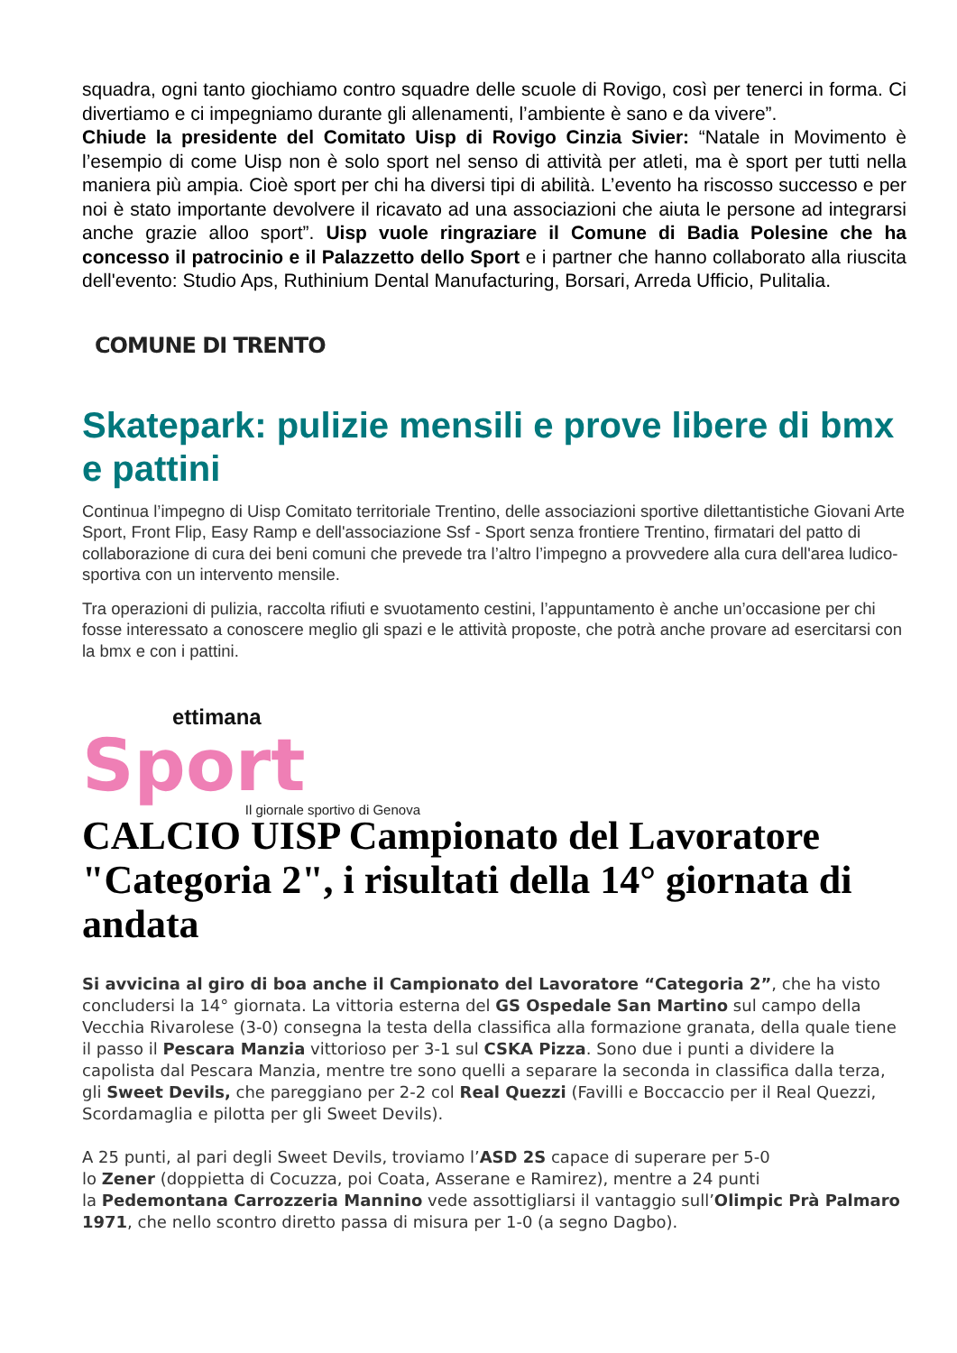squadra, ogni tanto giochiamo contro squadre delle scuole di Rovigo, così per tenerci in forma. Ci divertiamo e ci impegniamo durante gli allenamenti, l’ambiente è sano e da vivere”.
Chiude la presidente del Comitato Uisp di Rovigo Cinzia Sivier: “Natale in Movimento è l’esempio di come Uisp non è solo sport nel senso di attività per atleti, ma è sport per tutti nella maniera più ampia. Cioè sport per chi ha diversi tipi di abilità. L’evento ha riscosso successo e per noi è stato importante devolvere il ricavato ad una associazioni che aiuta le persone ad integrarsi anche grazie alloo sport”. Uisp vuole ringraziare il Comune di Badia Polesine che ha concesso il patrocinio e il Palazzetto dello Sport e i partner che hanno collaborato alla riuscita dell'evento: Studio Aps, Ruthinium Dental Manufacturing, Borsari, Arreda Ufficio, Pulitalia.
COMUNE DI TRENTO
Skatepark: pulizie mensili e prove libere di bmx e pattini
Continua l’impegno di Uisp Comitato territoriale Trentino, delle associazioni sportive dilettantistiche Giovani Arte Sport, Front Flip, Easy Ramp e dell'associazione Ssf - Sport senza frontiere Trentino, firmatari del patto di collaborazione di cura dei beni comuni che prevede tra l’altro l’impegno a provvedere alla cura dell'area ludico-sportiva con un intervento mensile.
Tra operazioni di pulizia, raccolta rifiuti e svuotamento cestini, l’appuntamento è anche un’occasione per chi fosse interessato a conoscere meglio gli spazi e le attività proposte, che potrà anche provare ad esercitarsi con la bmx e con i pattini.
ettimana
Sport
Il giornale sportivo di Genova
CALCIO UISP Campionato del Lavoratore "Categoria 2", i risultati della 14° giornata di andata
Si avvicina al giro di boa anche il Campionato del Lavoratore “Categoria 2”, che ha visto concludersi la 14° giornata. La vittoria esterna del GS Ospedale San Martino sul campo della Vecchia Rivarolese (3-0) consegna la testa della classifica alla formazione granata, della quale tiene il passo il Pescara Manzia vittorioso per 3-1 sul CSKA Pizza. Sono due i punti a dividere la capolista dal Pescara Manzia, mentre tre sono quelli a separare la seconda in classifica dalla terza, gli Sweet Devils, che pareggiano per 2-2 col Real Quezzi (Favilli e Boccaccio per il Real Quezzi, Scordamaglia e pilotta per gli Sweet Devils).
A 25 punti, al pari degli Sweet Devils, troviamo l’ASD 2S capace di superare per 5-0
lo Zener (doppietta di Cocuzza, poi Coata, Asserane e Ramirez), mentre a 24 punti
la Pedemontana Carrozzeria Mannino vede assottigliarsi il vantaggio sull’Olimpic Prà Palmaro 1971, che nello scontro diretto passa di misura per 1-0 (a segno Dagbo).